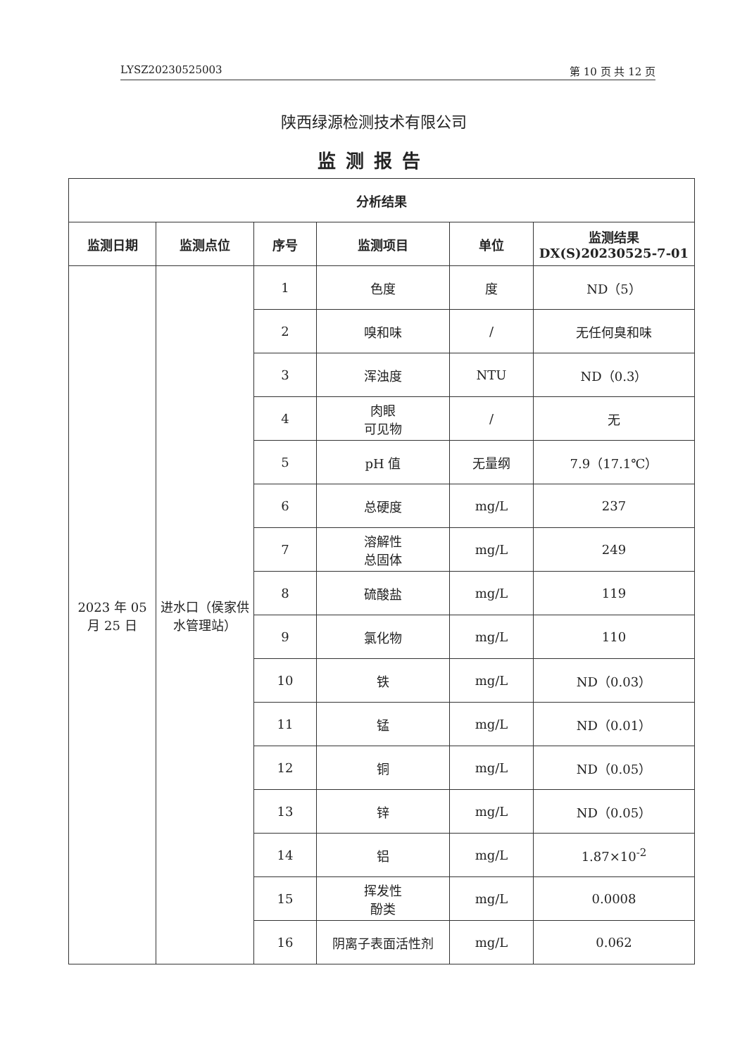LYSZ20230525003 第 10 页 共 12 页
陕西绿源检测技术有限公司
监测报告
| 分析结果 | | | | | |
| --- | --- | --- | --- | --- | --- |
| 监测日期 | 监测点位 | 序号 | 监测项目 | 单位 | 监测结果 DX(S)20230525-7-01 |
| 2023 年 05 月 25 日 | 进水口（侯家供水管理站） | 1 | 色度 | 度 | ND（5） |
| | | 2 | 嗅和味 | / | 无任何臭和味 |
| | | 3 | 浑浊度 | NTU | ND（0.3） |
| | | 4 | 肉眼 可见物 | / | 无 |
| | | 5 | pH 值 | 无量纲 | 7.9（17.1℃） |
| | | 6 | 总硬度 | mg/L | 237 |
| | | 7 | 溶解性 总固体 | mg/L | 249 |
| | | 8 | 硫酸盐 | mg/L | 119 |
| | | 9 | 氯化物 | mg/L | 110 |
| | | 10 | 铁 | mg/L | ND（0.03） |
| | | 11 | 锰 | mg/L | ND（0.01） |
| | | 12 | 铜 | mg/L | ND（0.05） |
| | | 13 | 锌 | mg/L | ND（0.05） |
| | | 14 | 铝 | mg/L | 1.87×10<sup>-2</sup> |
| | | 15 | 挥发性 酚类 | mg/L | 0.0008 |
| | | 16 | 阴离子表面活性剂 | mg/L | 0.062 |